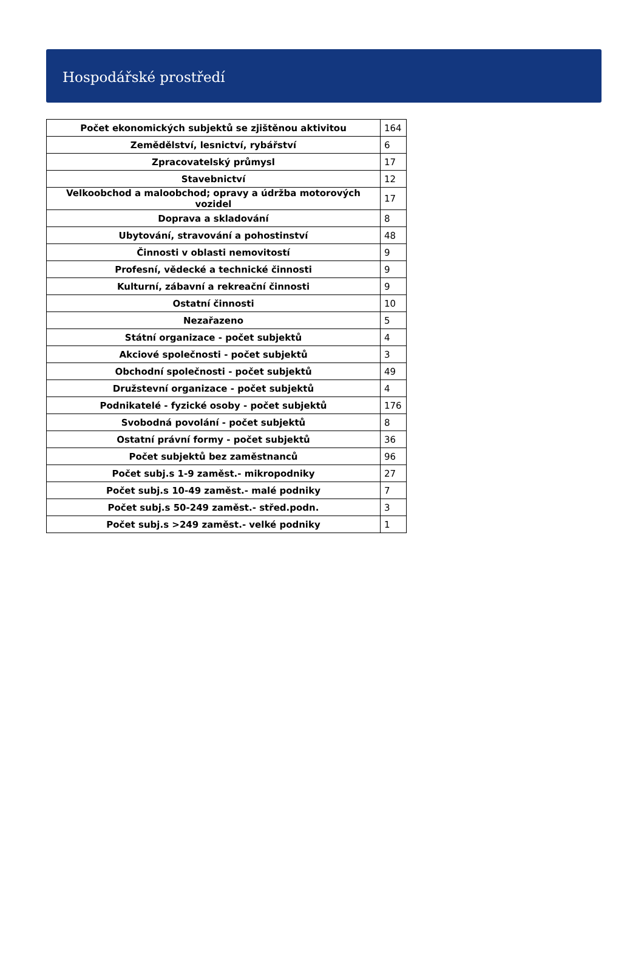Hospodářské prostředí
| Počet ekonomických subjektů se zjištěnou aktivitou | 164 |
| Zemědělství, lesnictví, rybářství | 6 |
| Zpracovatelský průmysl | 17 |
| Stavebnictví | 12 |
| Velkoobchod a maloobchod; opravy a údržba motorových vozidel | 17 |
| Doprava a skladování | 8 |
| Ubytování, stravování a pohostinství | 48 |
| Činnosti v oblasti nemovitostí | 9 |
| Profesní, vědecké a technické činnosti | 9 |
| Kulturní, zábavní a rekreační činnosti | 9 |
| Ostatní činnosti | 10 |
| Nezařazeno | 5 |
| Státní organizace - počet subjektů | 4 |
| Akciové společnosti - počet subjektů | 3 |
| Obchodní společnosti - počet subjektů | 49 |
| Družstevní organizace - počet subjektů | 4 |
| Podnikatelé - fyzické osoby - počet subjektů | 176 |
| Svobodná povolání - počet subjektů | 8 |
| Ostatní právní formy - počet subjektů | 36 |
| Počet subjektů bez zaměstnanců | 96 |
| Počet subj.s 1-9 zaměst.- mikropodniky | 27 |
| Počet subj.s 10-49 zaměst.- malé podniky | 7 |
| Počet subj.s 50-249 zaměst.- střed.podn. | 3 |
| Počet subj.s >249 zaměst.- velké podniky | 1 |